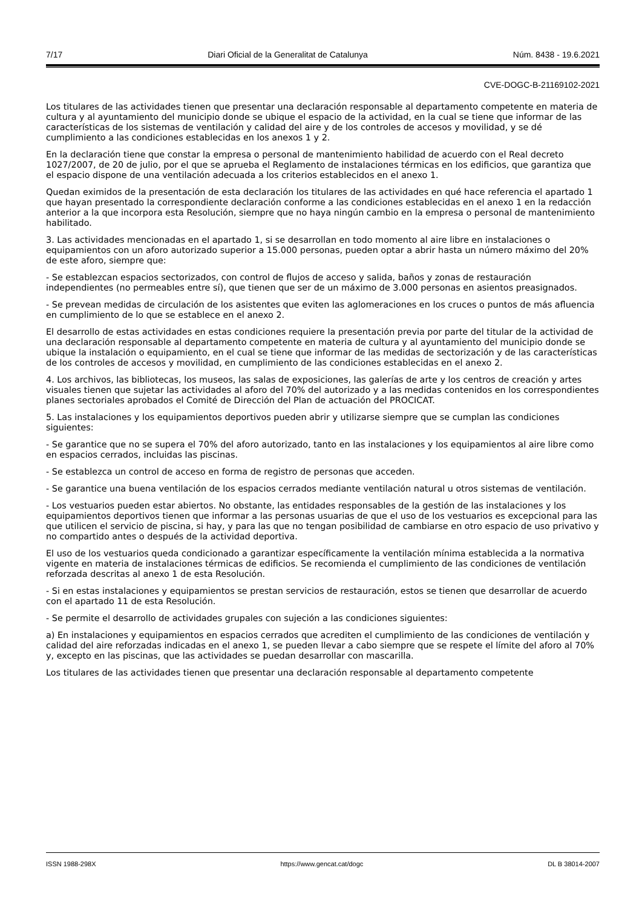7/17 Diari Oficial de la Generalitat de Catalunya Núm. 8438 - 19.6.2021
CVE-DOGC-B-21169102-2021
Los titulares de las actividades tienen que presentar una declaración responsable al departamento competente en materia de cultura y al ayuntamiento del municipio donde se ubique el espacio de la actividad, en la cual se tiene que informar de las características de los sistemas de ventilación y calidad del aire y de los controles de accesos y movilidad, y se dé cumplimiento a las condiciones establecidas en los anexos 1 y 2.
En la declaración tiene que constar la empresa o personal de mantenimiento habilidad de acuerdo con el Real decreto 1027/2007, de 20 de julio, por el que se aprueba el Reglamento de instalaciones térmicas en los edificios, que garantiza que el espacio dispone de una ventilación adecuada a los criterios establecidos en el anexo 1.
Quedan eximidos de la presentación de esta declaración los titulares de las actividades en qué hace referencia el apartado 1 que hayan presentado la correspondiente declaración conforme a las condiciones establecidas en el anexo 1 en la redacción anterior a la que incorpora esta Resolución, siempre que no haya ningún cambio en la empresa o personal de mantenimiento habilitado.
3. Las actividades mencionadas en el apartado 1, si se desarrollan en todo momento al aire libre en instalaciones o equipamientos con un aforo autorizado superior a 15.000 personas, pueden optar a abrir hasta un número máximo del 20% de este aforo, siempre que:
- Se establezcan espacios sectorizados, con control de flujos de acceso y salida, baños y zonas de restauración independientes (no permeables entre sí), que tienen que ser de un máximo de 3.000 personas en asientos preasignados.
- Se prevean medidas de circulación de los asistentes que eviten las aglomeraciones en los cruces o puntos de más afluencia en cumplimiento de lo que se establece en el anexo 2.
El desarrollo de estas actividades en estas condiciones requiere la presentación previa por parte del titular de la actividad de una declaración responsable al departamento competente en materia de cultura y al ayuntamiento del municipio donde se ubique la instalación o equipamiento, en el cual se tiene que informar de las medidas de sectorización y de las características de los controles de accesos y movilidad, en cumplimiento de las condiciones establecidas en el anexo 2.
4. Los archivos, las bibliotecas, los museos, las salas de exposiciones, las galerías de arte y los centros de creación y artes visuales tienen que sujetar las actividades al aforo del 70% del autorizado y a las medidas contenidos en los correspondientes planes sectoriales aprobados el Comité de Dirección del Plan de actuación del PROCICAT.
5. Las instalaciones y los equipamientos deportivos pueden abrir y utilizarse siempre que se cumplan las condiciones siguientes:
- Se garantice que no se supera el 70% del aforo autorizado, tanto en las instalaciones y los equipamientos al aire libre como en espacios cerrados, incluidas las piscinas.
- Se establezca un control de acceso en forma de registro de personas que acceden.
- Se garantice una buena ventilación de los espacios cerrados mediante ventilación natural u otros sistemas de ventilación.
- Los vestuarios pueden estar abiertos. No obstante, las entidades responsables de la gestión de las instalaciones y los equipamientos deportivos tienen que informar a las personas usuarias de que el uso de los vestuarios es excepcional para las que utilicen el servicio de piscina, si hay, y para las que no tengan posibilidad de cambiarse en otro espacio de uso privativo y no compartido antes o después de la actividad deportiva.
El uso de los vestuarios queda condicionado a garantizar específicamente la ventilación mínima establecida a la normativa vigente en materia de instalaciones térmicas de edificios. Se recomienda el cumplimiento de las condiciones de ventilación reforzada descritas al anexo 1 de esta Resolución.
- Si en estas instalaciones y equipamientos se prestan servicios de restauración, estos se tienen que desarrollar de acuerdo con el apartado 11 de esta Resolución.
- Se permite el desarrollo de actividades grupales con sujeción a las condiciones siguientes:
a) En instalaciones y equipamientos en espacios cerrados que acrediten el cumplimiento de las condiciones de ventilación y calidad del aire reforzadas indicadas en el anexo 1, se pueden llevar a cabo siempre que se respete el límite del aforo al 70% y, excepto en las piscinas, que las actividades se puedan desarrollar con mascarilla.
Los titulares de las actividades tienen que presentar una declaración responsable al departamento competente
ISSN 1988-298X https://www.gencat.cat/dogc DL B 38014-2007